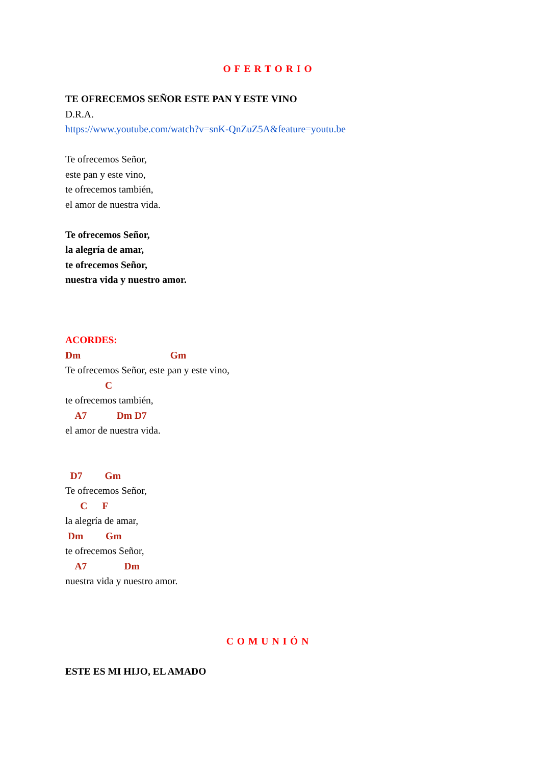OFERTORIO
TE OFRECEMOS SEÑOR ESTE PAN Y ESTE VINO
D.R.A.
https://www.youtube.com/watch?v=snK-QnZuZ5A&feature=youtu.be
Te ofrecemos Señor,
este pan y este vino,
te ofrecemos también,
el amor de nuestra vida.
Te ofrecemos Señor,
la alegría de amar,
te ofrecemos Señor,
nuestra vida y nuestro amor.
ACORDES:
Dm Gm
Te ofrecemos Señor, este pan y este vino,
C
te ofrecemos también,
A7 Dm D7
el amor de nuestra vida.
D7 Gm
Te ofrecemos Señor,
C F
la alegría de amar,
Dm Gm
te ofrecemos Señor,
A7 Dm
nuestra vida y nuestro amor.
COMUNIÓN
ESTE ES MI HIJO, EL AMADO